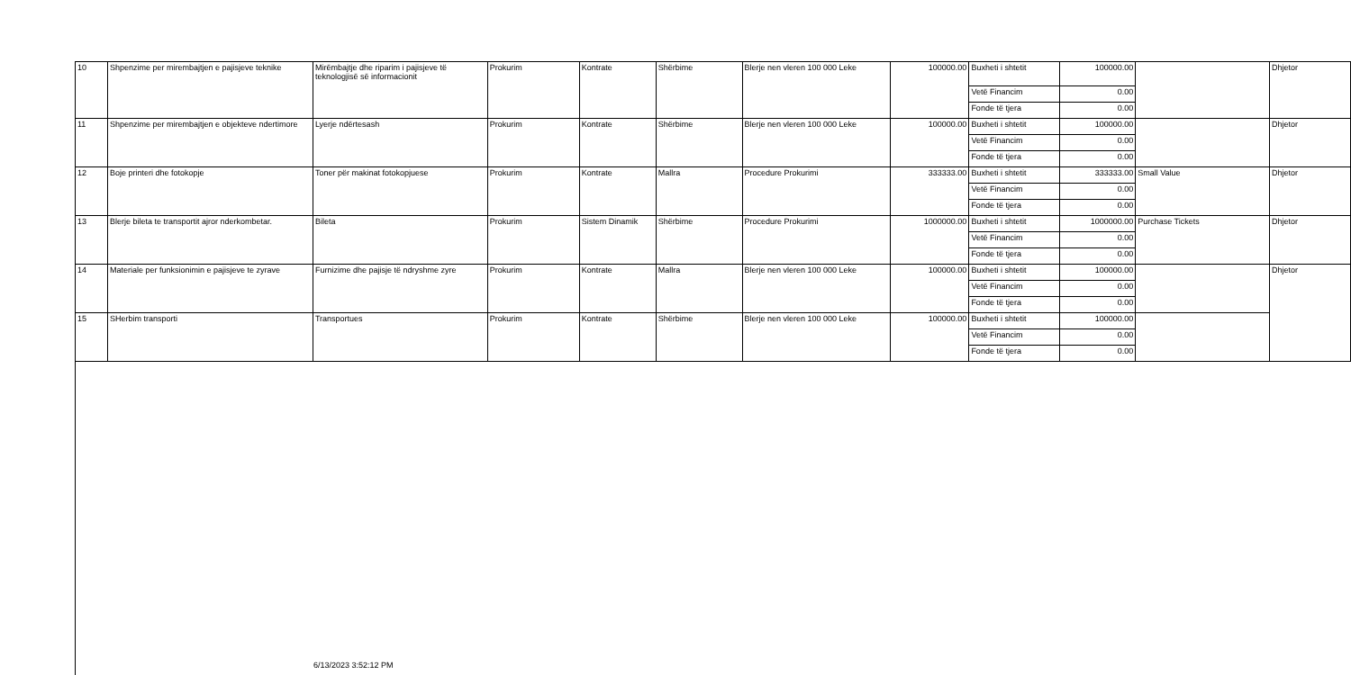| 10 | Shpenzime per mirembajtjen e pajisjeve teknike | Mirëmbajtje dhe riparim i pajisjeve të teknologjisë së informacionit | Prokurim | Kontrate | Shërbime | Blerje nen vleren 100 000 Leke | 100000.00 | Buxheti i shtetit | 100000.00 | | Dhjetor |
| | | | | | | | | Vetë Financim | 0.00 | | |
| | | | | | | | | Fonde të tjera | 0.00 | | |
| 11 | Shpenzime per mirembajtjen e objekteve ndertimore | Lyerje ndërtesash | Prokurim | Kontrate | Shërbime | Blerje nen vleren 100 000 Leke | 100000.00 | Buxheti i shtetit | 100000.00 | | Dhjetor |
| | | | | | | | | Vetë Financim | 0.00 | | |
| | | | | | | | | Fonde të tjera | 0.00 | | |
| 12 | Boje printeri dhe fotokopje | Toner për makinat fotokopjuese | Prokurim | Kontrate | Mallra | Procedure Prokurimi | 333333.00 | Buxheti i shtetit | 333333.00 | Small Value | Dhjetor |
| | | | | | | | | Vetë Financim | 0.00 | | |
| | | | | | | | | Fonde të tjera | 0.00 | | |
| 13 | Blerje bileta te transportit ajror nderkombetar. | Bileta | Prokurim | Sistem Dinamik | Shërbime | Procedure Prokurimi | 1000000.00 | Buxheti i shtetit | 1000000.00 | Purchase Tickets | Dhjetor |
| | | | | | | | | Vetë Financim | 0.00 | | |
| | | | | | | | | Fonde të tjera | 0.00 | | |
| 14 | Materiale per funksionimin e pajisjeve te zyrave | Furnizime dhe pajisje të ndryshme zyre | Prokurim | Kontrate | Mallra | Blerje nen vleren 100 000 Leke | 100000.00 | Buxheti i shtetit | 100000.00 | | Dhjetor |
| | | | | | | | | Vetë Financim | 0.00 | | |
| | | | | | | | | Fonde të tjera | 0.00 | | |
| 15 | SHerbim transporti | Transportues | Prokurim | Kontrate | Shërbime | Blerje nen vleren 100 000 Leke | 100000.00 | Buxheti i shtetit | 100000.00 | | |
| | | | | | | | | Vetë Financim | 0.00 | | |
| | | | | | | | | Fonde të tjera | 0.00 | | |
6/13/2023 3:52:12 PM